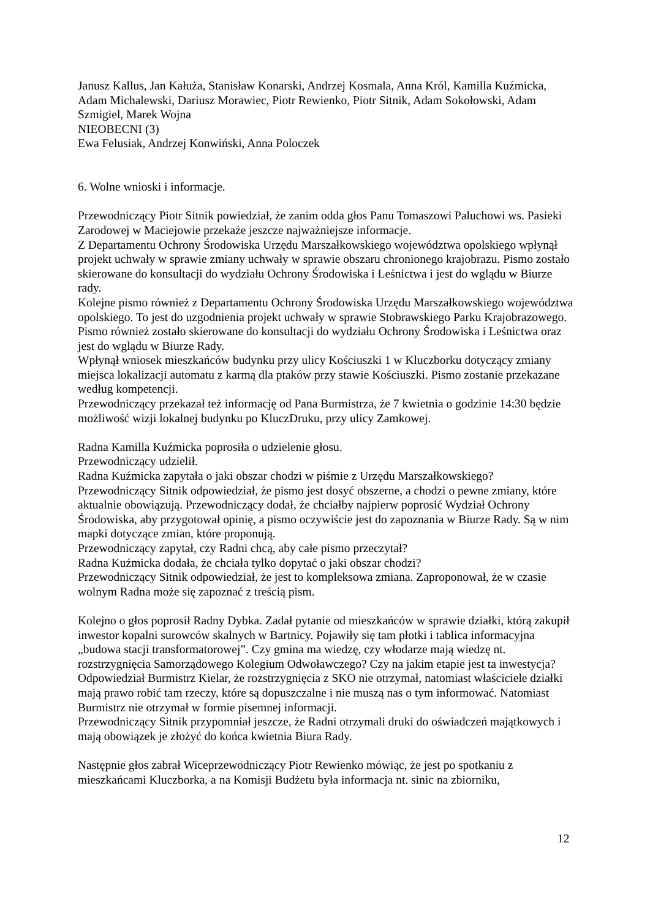Janusz Kallus, Jan Kałuża, Stanisław Konarski, Andrzej Kosmala, Anna Król, Kamilla Kuźmicka, Adam Michalewski, Dariusz Morawiec, Piotr Rewienko, Piotr Sitnik, Adam Sokołowski, Adam Szmigiel, Marek Wojna
NIEOBECNI (3)
Ewa Felusiak, Andrzej Konwiński, Anna Poloczek
6. Wolne wnioski i informacje.
Przewodniczący Piotr Sitnik powiedział, że zanim odda głos Panu Tomaszowi Paluchowi ws. Pasieki Zarodowej w Maciejowie przekaże jeszcze najważniejsze informacje.
Z Departamentu Ochrony Środowiska Urzędu Marszałkowskiego województwa opolskiego wpłynął projekt uchwały w sprawie zmiany uchwały w sprawie obszaru chronionego krajobrazu. Pismo zostało skierowane do konsultacji do wydziału Ochrony Środowiska i Leśnictwa i jest do wglądu w Biurze rady.
Kolejne pismo również z Departamentu Ochrony Środowiska Urzędu Marszałkowskiego województwa opolskiego. To jest do uzgodnienia projekt uchwały w sprawie Stobrawskiego Parku Krajobrazowego. Pismo również zostało skierowane do konsultacji do wydziału Ochrony Środowiska i Leśnictwa oraz jest do wglądu w Biurze Rady.
Wpłynął wniosek mieszkańców budynku przy ulicy Kościuszki 1 w Kluczborku dotyczący zmiany miejsca lokalizacji automatu z karmą dla ptaków przy stawie Kościuszki. Pismo zostanie przekazane według kompetencji.
Przewodniczący przekazał też informację od Pana Burmistrza, że 7 kwietnia o godzinie 14:30 będzie możliwość wizji lokalnej budynku po KluczDruku, przy ulicy Zamkowej.
Radna Kamilla Kuźmicka poprosiła o udzielenie głosu.
Przewodniczący udzielił.
Radna Kuźmicka zapytała o jaki obszar chodzi w piśmie z Urzędu Marszałkowskiego?
Przewodniczący Sitnik odpowiedział, że pismo jest dosyć obszerne, a chodzi o pewne zmiany, które aktualnie obowiązują. Przewodniczący dodał, że chciałby najpierw poprosić Wydział Ochrony Środowiska, aby przygotował opinię, a pismo oczywiście jest do zapoznania w Biurze Rady. Są w nim mapki dotyczące zmian, które proponują.
Przewodniczący zapytał, czy Radni chcą, aby całe pismo przeczytał?
Radna Kuźmicka dodała, że chciała tylko dopytać o jaki obszar chodzi?
Przewodniczący Sitnik odpowiedział, że jest to kompleksowa zmiana. Zaproponował, że w czasie wolnym Radna może się zapoznać z treścią pism.
Kolejno o głos poprosił Radny Dybka. Zadał pytanie od mieszkańców w sprawie działki, którą zakupił inwestor kopalni surowców skalnych w Bartnicy. Pojawiły się tam płotki i tablica informacyjna „budowa stacji transformatorowej”. Czy gmina ma wiedzę, czy włodarze mają wiedzę nt. rozstrzygnięcia Samorządowego Kolegium Odwoławczego? Czy na jakim etapie jest ta inwestycja?
Odpowiedział Burmistrz Kielar, że rozstrzygnięcia z SKO nie otrzymał, natomiast właściciele działki mają prawo robić tam rzeczy, które są dopuszczalne i nie muszą nas o tym informować. Natomiast Burmistrz nie otrzymał w formie pisemnej informacji.
Przewodniczący Sitnik przypomniał jeszcze, że Radni otrzymali druki do oświadczeń majątkowych i mają obowiązek je złożyć do końca kwietnia Biura Rady.
Następnie głos zabrał Wiceprzewodniczący Piotr Rewienko mówiąc, że jest po spotkaniu z mieszkańcami Kluczborka, a na Komisji Budżetu była informacja nt. sinic na zbiorniku,
12